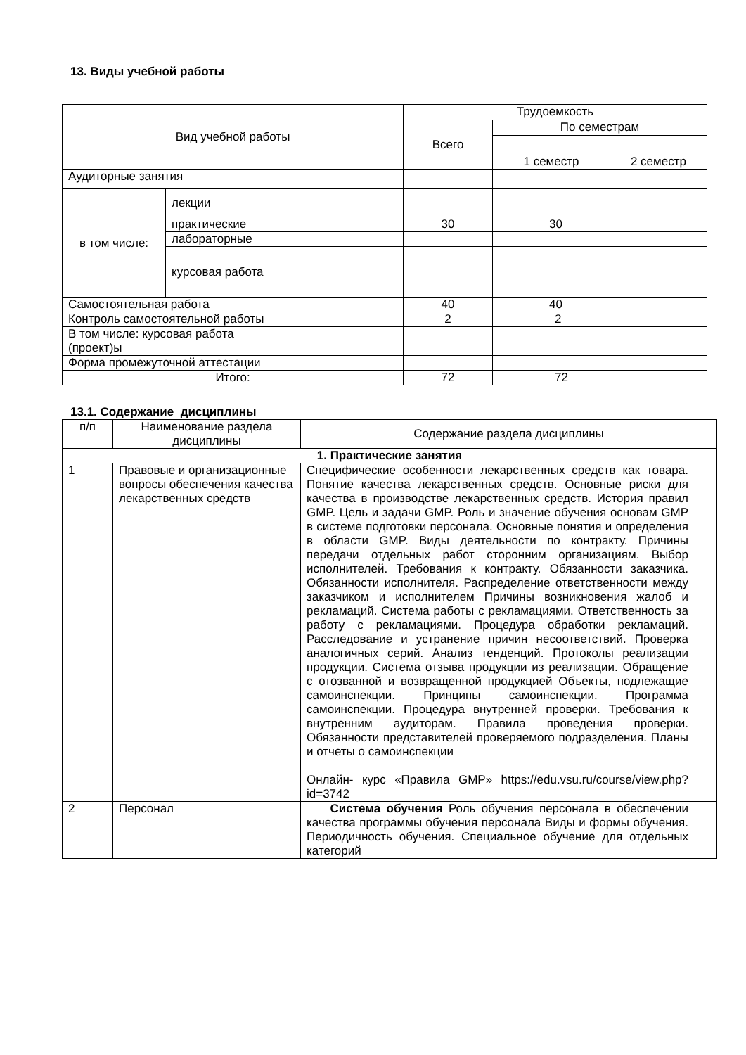13. Виды учебной работы
| Вид учебной работы | | Трудоемкость | | |
| --- | --- | --- | --- | --- |
| | | Всего | По семестрам | |
| | | | 1 семестр | 2 семестр |
| Аудиторные занятия | | | | |
| в том числе: | лекции | | | |
| | практические | 30 | 30 | |
| | лабораторные | | | |
| | курсовая работа | | | |
| Самостоятельная работа | | 40 | 40 | |
| Контроль самостоятельной работы | | 2 | 2 | |
| В том числе: курсовая работа (проект)ы | | | | |
| Форма промежуточной аттестации | | | | |
| Итого: | | 72 | 72 | |
13.1. Содержание дисциплины
| п/п | Наименование раздела дисциплины | Содержание раздела дисциплины |
| 1. Практические занятия | | |
| 1 | Правовые и организационные вопросы обеспечения качества лекарственных средств | Специфические особенности лекарственных средств как товара. Понятие качества лекарственных средств. Основные риски для качества в производстве лекарственных средств. История правил GMP. Цель и задачи GMP. Роль и значение обучения основам GMP в системе подготовки персонала. Основные понятия и определения в области GMP. Виды деятельности по контракту. Причины передачи отдельных работ сторонним организациям. Выбор исполнителей. Требования к контракту. Обязанности заказчика. Обязанности исполнителя. Распределение ответственности между заказчиком и исполнителем Причины возникновения жалоб и рекламаций. Система работы с рекламациями. Ответственность за работу с рекламациями. Процедура обработки рекламаций. Расследование и устранение причин несоответствий. Проверка аналогичных серий. Анализ тенденций. Протоколы реализации продукции. Система отзыва продукции из реализации. Обращение с отозванной и возвращенной продукцией Объекты, подлежащие самоинспекции. Принципы самоинспекции. Программа самоинспекции. Процедура внутренней проверки. Требования к внутренним аудиторам. Правила проведения проверки. Обязанности представителей проверяемого подразделения. Планы и отчеты о самоинспекции Онлайн- курс «Правила GMP» https://edu.vsu.ru/course/view.php?id=3742 |
| 2 | Персонал | Система обучения Роль обучения персонала в обеспечении качества программы обучения персонала Виды и формы обучения. Периодичность обучения. Специальное обучение для отдельных категорий |